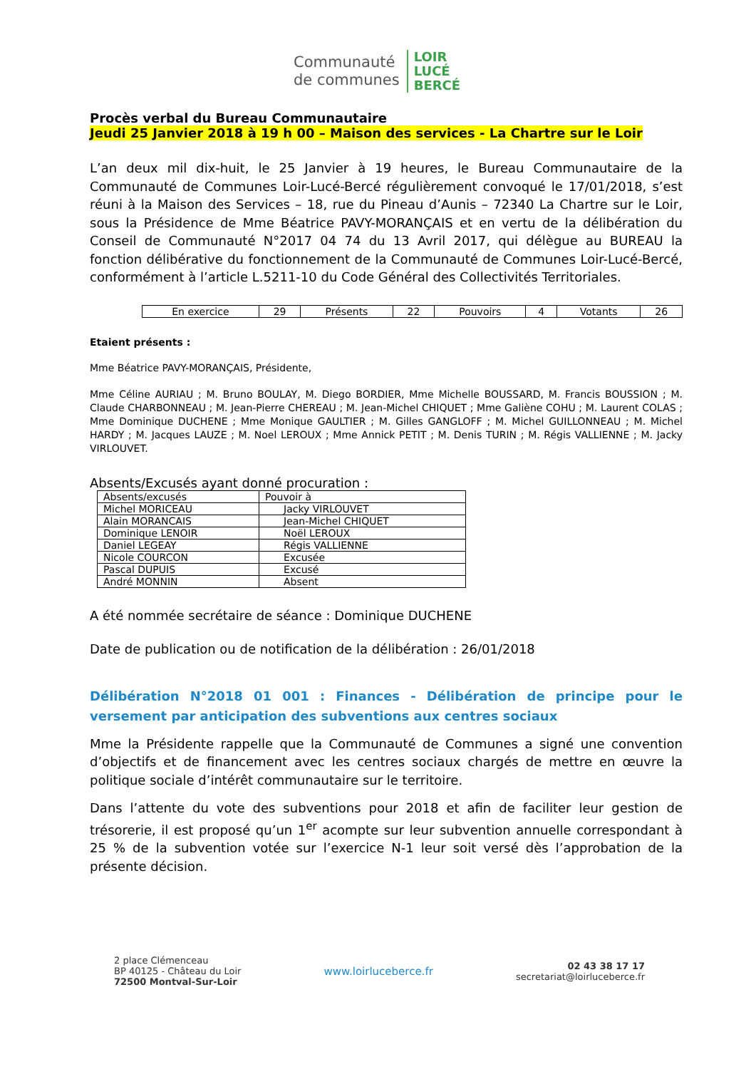Communauté
de communes
LOIR
LUCÉ
BERCÉ
Procès verbal du Bureau Communautaire
Jeudi 25 Janvier 2018 à 19 h 00 – Maison des services - La Chartre sur le Loir
L’an deux mil dix-huit, le 25 Janvier à 19 heures, le Bureau Communautaire de la Communauté de Communes Loir-Lucé-Bercé régulièrement convoqué le 17/01/2018, s’est réuni à la Maison des Services – 18, rue du Pineau d’Aunis – 72340 La Chartre sur le Loir, sous la Présidence de Mme Béatrice PAVY-MORANÇAIS et en vertu de la délibération du Conseil de Communauté N°2017 04 74 du 13 Avril 2017, qui délègue au BUREAU la fonction délibérative du fonctionnement de la Communauté de Communes Loir-Lucé-Bercé, conformément à l’article L.5211-10 du Code Général des Collectivités Territoriales.
| En exercice | 29 | Présents | 22 | Pouvoirs | 4 | Votants | 26 |
Etaient présents :
Mme Béatrice PAVY-MORANÇAIS, Présidente,
Mme Céline AURIAU ; M. Bruno BOULAY, M. Diego BORDIER, Mme Michelle BOUSSARD, M. Francis BOUSSION ; M. Claude CHARBONNEAU ; M. Jean-Pierre CHEREAU ; M. Jean-Michel CHIQUET ; Mme Galiène COHU ; M. Laurent COLAS ; Mme Dominique DUCHENE ; Mme Monique GAULTIER ; M. Gilles GANGLOFF ; M. Michel GUILLONNEAU ; M. Michel HARDY ; M. Jacques LAUZE ; M. Noel LEROUX ; Mme Annick PETIT ; M. Denis TURIN ; M. Régis VALLIENNE ; M. Jacky VIRLOUVET.
Absents/Excusés ayant donné procuration :
| Absents/excusés | Pouvoir à |
| Michel MORICEAU | Jacky VIRLOUVET |
| Alain MORANCAIS | Jean-Michel CHIQUET |
| Dominique LENOIR | Noël LEROUX |
| Daniel LEGEAY | Régis VALLIENNE |
| Nicole COURCON | Excusée |
| Pascal DUPUIS | Excusé |
| André MONNIN | Absent |
A été nommée secrétaire de séance : Dominique DUCHENE
Date de publication ou de notification de la délibération : 26/01/2018
Délibération N°2018 01 001 : Finances - Délibération de principe pour le versement par anticipation des subventions aux centres sociaux
Mme la Présidente rappelle que la Communauté de Communes a signé une convention d’objectifs et de financement avec les centres sociaux chargés de mettre en œuvre la politique sociale d’intérêt communautaire sur le territoire.
Dans l’attente du vote des subventions pour 2018 et afin de faciliter leur gestion de trésorerie, il est proposé qu’un 1<sup>er</sup> acompte sur leur subvention annuelle correspondant à 25 % de la subvention votée sur l’exercice N-1 leur soit versé dès l’approbation de la présente décision.
2 place Clémenceau
BP 40125 - Château du Loir
72500 Montval-Sur-Loir
www.loirluceberce.fr
02 43 38 17 17
secretariat@loirluceberce.fr